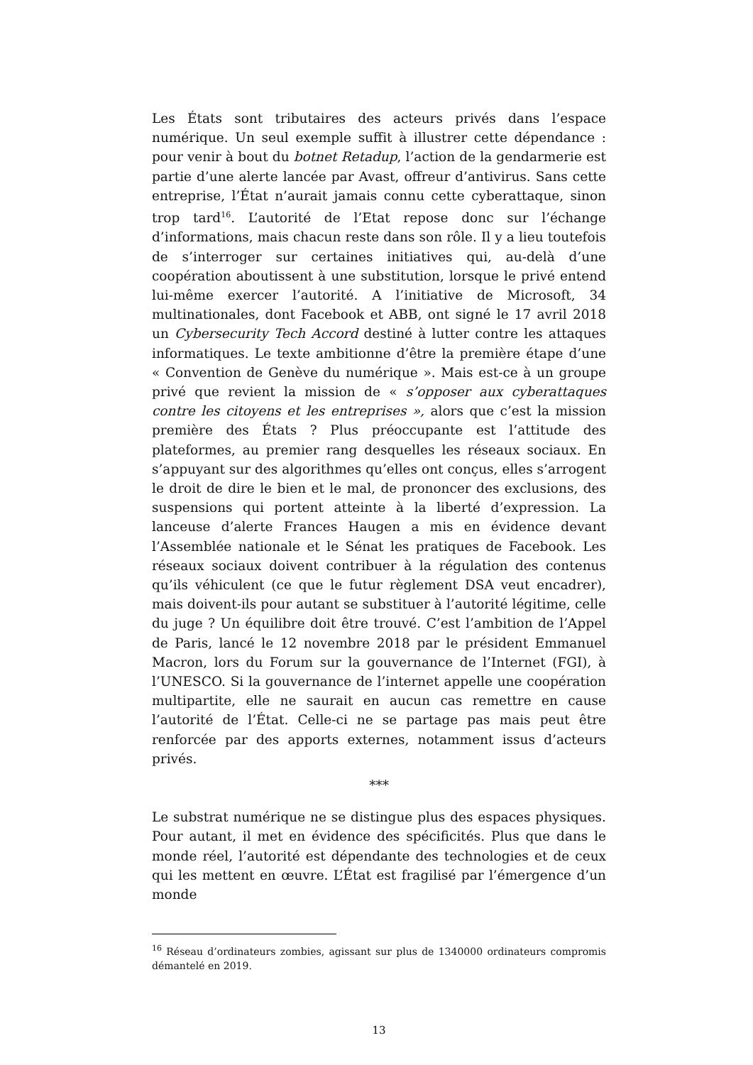Les États sont tributaires des acteurs privés dans l’espace numérique. Un seul exemple suffit à illustrer cette dépendance : pour venir à bout du botnet Retadup, l’action de la gendarmerie est partie d’une alerte lancée par Avast, offreur d’antivirus. Sans cette entreprise, l’État n’aurait jamais connu cette cyberattaque, sinon trop tard<sup>16</sup>. L’autorité de l’Etat repose donc sur l’échange d’informations, mais chacun reste dans son rôle. Il y a lieu toutefois de s’interroger sur certaines initiatives qui, au-delà d’une coopération aboutissent à une substitution, lorsque le privé entend lui-même exercer l’autorité. A l’initiative de Microsoft, 34 multinationales, dont Facebook et ABB, ont signé le 17 avril 2018 un Cybersecurity Tech Accord destiné à lutter contre les attaques informatiques. Le texte ambitionne d’être la première étape d’une « Convention de Genève du numérique ». Mais est-ce à un groupe privé que revient la mission de « s’opposer aux cyberattaques contre les citoyens et les entreprises », alors que c’est la mission première des États ? Plus préoccupante est l’attitude des plateformes, au premier rang desquelles les réseaux sociaux. En s’appuyant sur des algorithmes qu’elles ont conçus, elles s’arrogent le droit de dire le bien et le mal, de prononcer des exclusions, des suspensions qui portent atteinte à la liberté d’expression. La lanceuse d’alerte Frances Haugen a mis en évidence devant l’Assemblée nationale et le Sénat les pratiques de Facebook. Les réseaux sociaux doivent contribuer à la régulation des contenus qu’ils véhiculent (ce que le futur règlement DSA veut encadrer), mais doivent-ils pour autant se substituer à l’autorité légitime, celle du juge ? Un équilibre doit être trouvé. C’est l’ambition de l’Appel de Paris, lancé le 12 novembre 2018 par le président Emmanuel Macron, lors du Forum sur la gouvernance de l’Internet (FGI), à l’UNESCO. Si la gouvernance de l’internet appelle une coopération multipartite, elle ne saurait en aucun cas remettre en cause l’autorité de l’État. Celle-ci ne se partage pas mais peut être renforcée par des apports externes, notamment issus d’acteurs privés.
***
Le substrat numérique ne se distingue plus des espaces physiques. Pour autant, il met en évidence des spécificités. Plus que dans le monde réel, l’autorité est dépendante des technologies et de ceux qui les mettent en œuvre. L’État est fragilisé par l’émergence d’un monde
<sup>16</sup> Réseau d’ordinateurs zombies, agissant sur plus de 1340000 ordinateurs compromis démantelé en 2019.
13